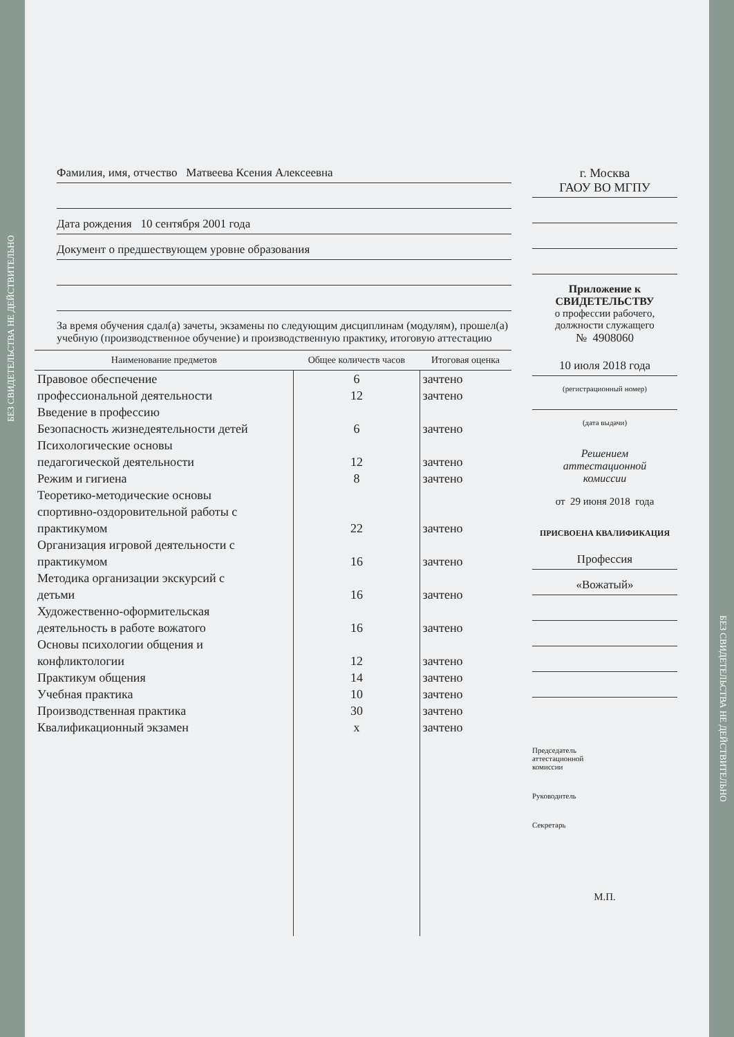Фамилия, имя, отчество Матвеева Ксения Алексеевна
Дата рождения 10 сентября 2001 года
Документ о предшествующем уровне образования
За время обучения сдал(а) зачеты, экзамены по следующим дисциплинам (модулям), прошел(а) учебную (производственное обучение) и производственную практику, итоговую аттестацию
| Наименование предметов | Общее количеств часов | Итоговая оценка |
| --- | --- | --- |
| Правовое обеспечение | 6 | зачтено |
| профессиональной деятельности | 12 | зачтено |
| Введение в профессию | | |
| Безопасность жизнедеятельности детей | 6 | зачтено |
| Психологические основы педагогической деятельности | 12 | зачтено |
| Режим и гигиена | 8 | зачтено |
| Теоретико-методические основы спортивно-оздоровительной работы с практикумом | 22 | зачтено |
| Организация игровой деятельности с практикумом | 16 | зачтено |
| Методика организации экскурсий с детьми | 16 | зачтено |
| Художественно-оформительская деятельность в работе вожатого | 16 | зачтено |
| Основы психологии общения и конфликтологии | 12 | зачтено |
| Практикум общения | 14 | зачтено |
| Учебная практика | 10 | зачтено |
| Производственная практика | 30 | зачтено |
| Квалификационный экзамен | х | зачтено |
г. Москва
ГАОУ ВО МГПУ
Приложение к
СВИДЕТЕЛЬСТВУ
о профессии рабочего,
должности служащего
№ 4908060
10 июля 2018 года
(регистрационный номер)
(дата выдачи)
Решением
аттестационной
комиссии
от 29 июня 2018 года
ПРИСВОЕНА КВАЛИФИКАЦИЯ
Профессия
«Вожатый»
Председатель
аттестационной
комиссии
Руководитель
Секретарь
М.П.
БЕЗ СВИДЕТЕЛЬСТВА НЕ ДЕЙСТВИТЕЛЬНО
БЕЗ СВИДЕТЕЛЬСТВА НЕ ДЕЙСТВИТЕЛЬНО